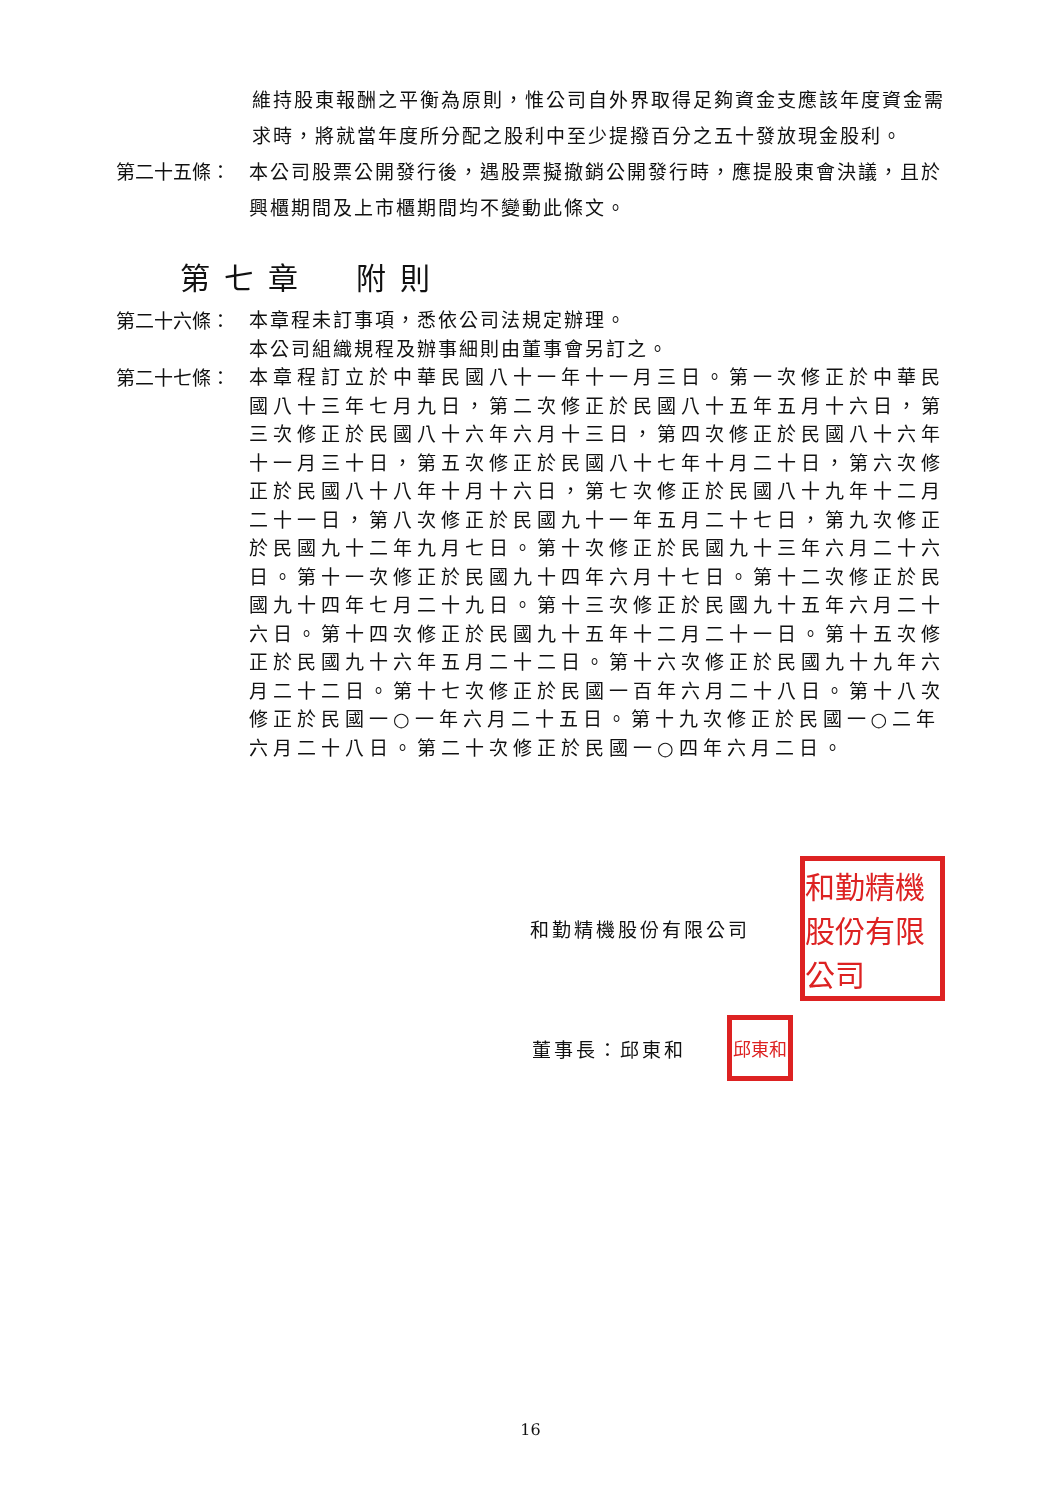維持股東報酬之平衡為原則，惟公司自外界取得足夠資金支應該年度資金需求時，將就當年度所分配之股利中至少提撥百分之五十發放現金股利。
第二十五條：
本公司股票公開發行後，遇股票擬撤銷公開發行時，應提股東會決議，且於興櫃期間及上市櫃期間均不變動此條文。
第七章　附則
第二十六條：
本章程未訂事項，悉依公司法規定辦理。
本公司組織規程及辦事細則由董事會另訂之。
第二十七條：
本章程訂立於中華民國八十一年十一月三日。第一次修正於中華民國八十三年七月九日，第二次修正於民國八十五年五月十六日，第三次修正於民國八十六年六月十三日，第四次修正於民國八十六年十一月三十日，第五次修正於民國八十七年十月二十日，第六次修正於民國八十八年十月十六日，第七次修正於民國八十九年十二月二十一日，第八次修正於民國九十一年五月二十七日，第九次修正於民國九十二年九月七日。第十次修正於民國九十三年六月二十六日。第十一次修正於民國九十四年六月十七日。第十二次修正於民國九十四年七月二十九日。第十三次修正於民國九十五年六月二十六日。第十四次修正於民國九十五年十二月二十一日。第十五次修正於民國九十六年五月二十二日。第十六次修正於民國九十九年六月二十二日。第十七次修正於民國一百年六月二十八日。第十八次修正於民國一○一年六月二十五日。第十九次修正於民國一○二年六月二十八日。第二十次修正於民國一○四年六月二日。
和勤精機股份有限公司
和勤精機股份有限公司
董事長：邱東和
邱東和
16